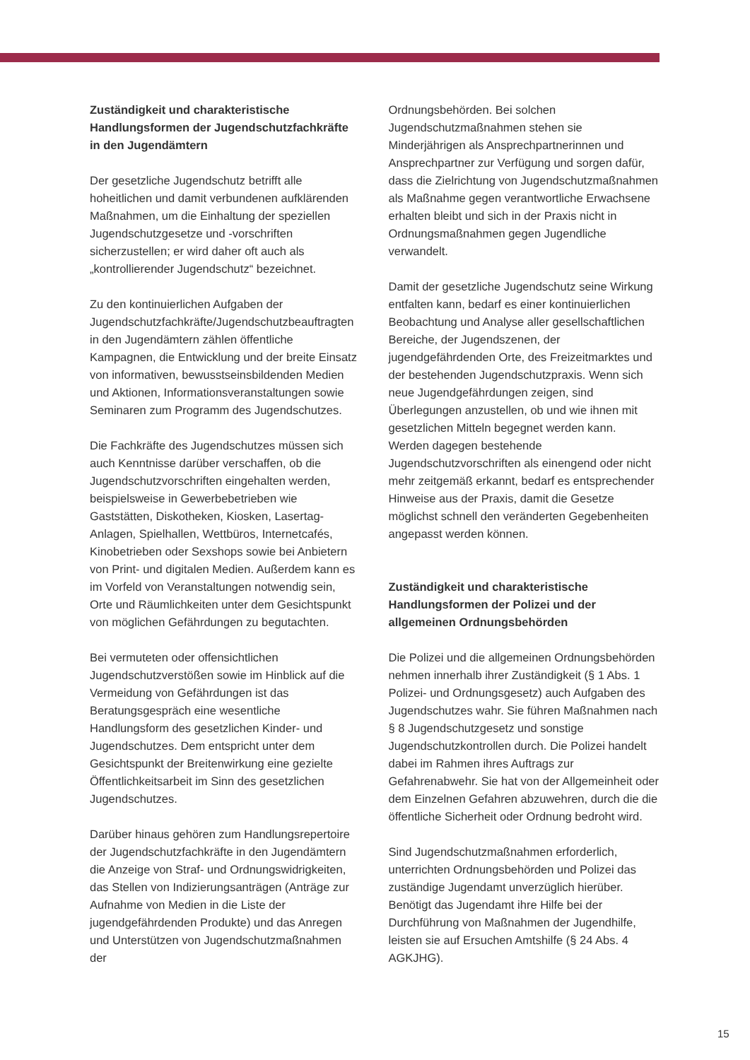Zuständigkeit und charakteristische Handlungsformen der Jugendschutzfachkräfte in den Jugendämtern
Der gesetzliche Jugendschutz betrifft alle hoheitlichen und damit verbundenen aufklärenden Maßnahmen, um die Einhaltung der speziellen Jugendschutzgesetze und -vorschriften sicherzustellen; er wird daher oft auch als „kontrollierender Jugendschutz“ bezeichnet.
Zu den kontinuierlichen Aufgaben der Jugendschutzfachkräfte/Jugendschutzbeauftragten in den Jugendämtern zählen öffentliche Kampagnen, die Entwicklung und der breite Einsatz von informativen, bewusstseinsbildenden Medien und Aktionen, Informationsveranstaltungen sowie Seminaren zum Programm des Jugendschutzes.
Die Fachkräfte des Jugendschutzes müssen sich auch Kenntnisse darüber verschaffen, ob die Jugendschutzvorschriften eingehalten werden, beispielsweise in Gewerbebetrieben wie Gaststätten, Diskotheken, Kiosken, Lasertag-Anlagen, Spielhallen, Wettbüros, Internetcafés, Kinobetrieben oder Sexshops sowie bei Anbietern von Print- und digitalen Medien. Außerdem kann es im Vorfeld von Veranstaltungen notwendig sein, Orte und Räumlichkeiten unter dem Gesichtspunkt von möglichen Gefährdungen zu begutachten.
Bei vermuteten oder offensichtlichen Jugendschutzverstößen sowie im Hinblick auf die Vermeidung von Gefährdungen ist das Beratungsgespräch eine wesentliche Handlungsform des gesetzlichen Kinder- und Jugendschutzes. Dem entspricht unter dem Gesichtspunkt der Breitenwirkung eine gezielte Öffentlichkeitsarbeit im Sinn des gesetzlichen Jugendschutzes.
Darüber hinaus gehören zum Handlungsrepertoire der Jugendschutzfachkräfte in den Jugendämtern die Anzeige von Straf- und Ordnungswidrigkeiten, das Stellen von Indizierungsanträgen (Anträge zur Aufnahme von Medien in die Liste der jugendgefährdenden Produkte) und das Anregen und Unterstützen von Jugendschutzmaßnahmen der
Ordnungsbehörden. Bei solchen Jugendschutzmaßnahmen stehen sie Minderjährigen als Ansprechpartnerinnen und Ansprechpartner zur Verfügung und sorgen dafür, dass die Zielrichtung von Jugendschutzmaßnahmen als Maßnahme gegen verantwortliche Erwachsene erhalten bleibt und sich in der Praxis nicht in Ordnungsmaßnahmen gegen Jugendliche verwandelt.
Damit der gesetzliche Jugendschutz seine Wirkung entfalten kann, bedarf es einer kontinuierlichen Beobachtung und Analyse aller gesellschaftlichen Bereiche, der Jugendszenen, der jugendgefährdenden Orte, des Freizeitmarktes und der bestehenden Jugendschutzpraxis. Wenn sich neue Jugendgefährdungen zeigen, sind Überlegungen anzustellen, ob und wie ihnen mit gesetzlichen Mitteln begegnet werden kann. Werden dagegen bestehende Jugendschutzvorschriften als einengend oder nicht mehr zeitgemäß erkannt, bedarf es entsprechender Hinweise aus der Praxis, damit die Gesetze möglichst schnell den veränderten Gegebenheiten angepasst werden können.
Zuständigkeit und charakteristische Handlungsformen der Polizei und der allgemeinen Ordnungsbehörden
Die Polizei und die allgemeinen Ordnungsbehörden nehmen innerhalb ihrer Zuständigkeit (§ 1 Abs. 1 Polizei- und Ordnungsgesetz) auch Aufgaben des Jugendschutzes wahr. Sie führen Maßnahmen nach § 8 Jugendschutzgesetz und sonstige Jugendschutzkontrollen durch. Die Polizei handelt dabei im Rahmen ihres Auftrags zur Gefahrenabwehr. Sie hat von der Allgemeinheit oder dem Einzelnen Gefahren abzuwehren, durch die die öffentliche Sicherheit oder Ordnung bedroht wird.
Sind Jugendschutzmaßnahmen erforderlich, unterrichten Ordnungsbehörden und Polizei das zuständige Jugendamt unverzüglich hierüber. Benötigt das Jugendamt ihre Hilfe bei der Durchführung von Maßnahmen der Jugendhilfe, leisten sie auf Ersuchen Amtshilfe (§ 24 Abs. 4 AGKJHG).
15